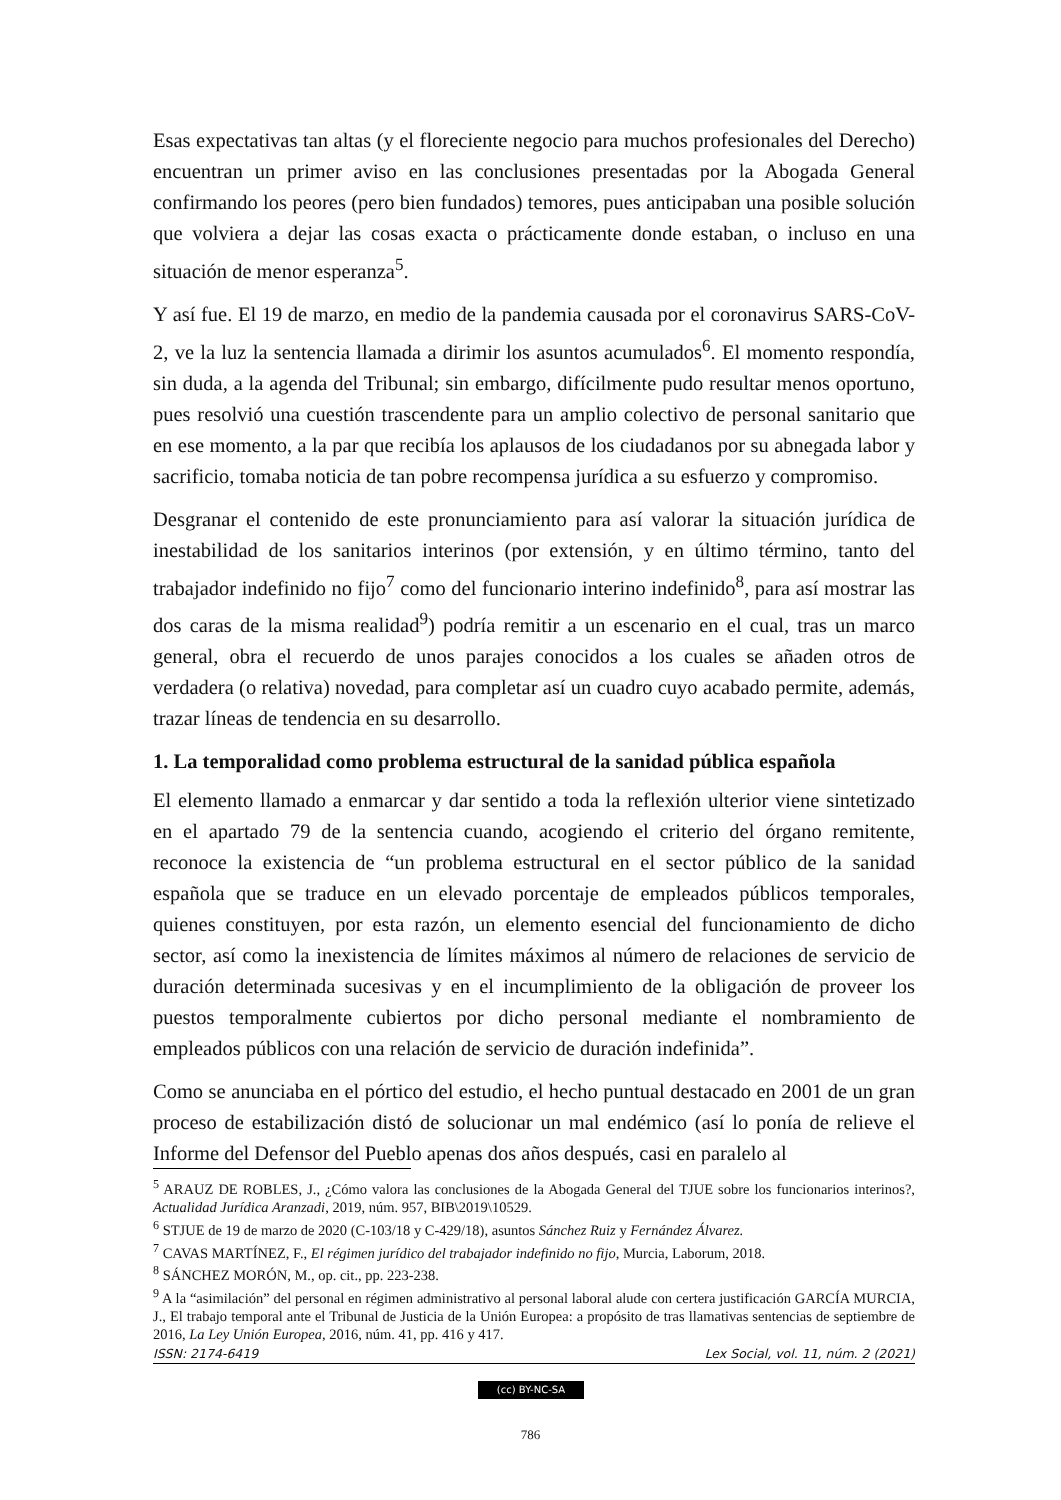Esas expectativas tan altas (y el floreciente negocio para muchos profesionales del Derecho) encuentran un primer aviso en las conclusiones presentadas por la Abogada General confirmando los peores (pero bien fundados) temores, pues anticipaban una posible solución que volviera a dejar las cosas exacta o prácticamente donde estaban, o incluso en una situación de menor esperanza<sup>5</sup>.
Y así fue. El 19 de marzo, en medio de la pandemia causada por el coronavirus SARS-CoV-2, ve la luz la sentencia llamada a dirimir los asuntos acumulados<sup>6</sup>. El momento respondía, sin duda, a la agenda del Tribunal; sin embargo, difícilmente pudo resultar menos oportuno, pues resolvió una cuestión trascendente para un amplio colectivo de personal sanitario que en ese momento, a la par que recibía los aplausos de los ciudadanos por su abnegada labor y sacrificio, tomaba noticia de tan pobre recompensa jurídica a su esfuerzo y compromiso.
Desgranar el contenido de este pronunciamiento para así valorar la situación jurídica de inestabilidad de los sanitarios interinos (por extensión, y en último término, tanto del trabajador indefinido no fijo<sup>7</sup> como del funcionario interino indefinido<sup>8</sup>, para así mostrar las dos caras de la misma realidad<sup>9</sup>) podría remitir a un escenario en el cual, tras un marco general, obra el recuerdo de unos parajes conocidos a los cuales se añaden otros de verdadera (o relativa) novedad, para completar así un cuadro cuyo acabado permite, además, trazar líneas de tendencia en su desarrollo.
1. La temporalidad como problema estructural de la sanidad pública española
El elemento llamado a enmarcar y dar sentido a toda la reflexión ulterior viene sintetizado en el apartado 79 de la sentencia cuando, acogiendo el criterio del órgano remitente, reconoce la existencia de “un problema estructural en el sector público de la sanidad española que se traduce en un elevado porcentaje de empleados públicos temporales, quienes constituyen, por esta razón, un elemento esencial del funcionamiento de dicho sector, así como la inexistencia de límites máximos al número de relaciones de servicio de duración determinada sucesivas y en el incumplimiento de la obligación de proveer los puestos temporalmente cubiertos por dicho personal mediante el nombramiento de empleados públicos con una relación de servicio de duración indefinida”.
Como se anunciaba en el pórtico del estudio, el hecho puntual destacado en 2001 de un gran proceso de estabilización distó de solucionar un mal endémico (así lo ponía de relieve el Informe del Defensor del Pueblo apenas dos años después, casi en paralelo al
<sup>5</sup> ARAUZ DE ROBLES, J., ¿Cómo valora las conclusiones de la Abogada General del TJUE sobre los funcionarios interinos?, Actualidad Jurídica Aranzadi, 2019, núm. 957, BIB\2019\10529.
<sup>6</sup> STJUE de 19 de marzo de 2020 (C-103/18 y C-429/18), asuntos Sánchez Ruiz y Fernández Álvarez.
<sup>7</sup> CAVAS MARTÍNEZ, F., El régimen jurídico del trabajador indefinido no fijo, Murcia, Laborum, 2018.
<sup>8</sup> SÁNCHEZ MORÓN, M., op. cit., pp. 223-238.
<sup>9</sup> A la “asimilación” del personal en régimen administrativo al personal laboral alude con certera justificación GARCÍA MURCIA, J., El trabajo temporal ante el Tribunal de Justicia de la Unión Europea: a propósito de tras llamativas sentencias de septiembre de 2016, La Ley Unión Europea, 2016, núm. 41, pp. 416 y 417.
ISSN: 2174-6419 Lex Social, vol. 11, núm. 2 (2021)
(cc) BY-NC-SA
786